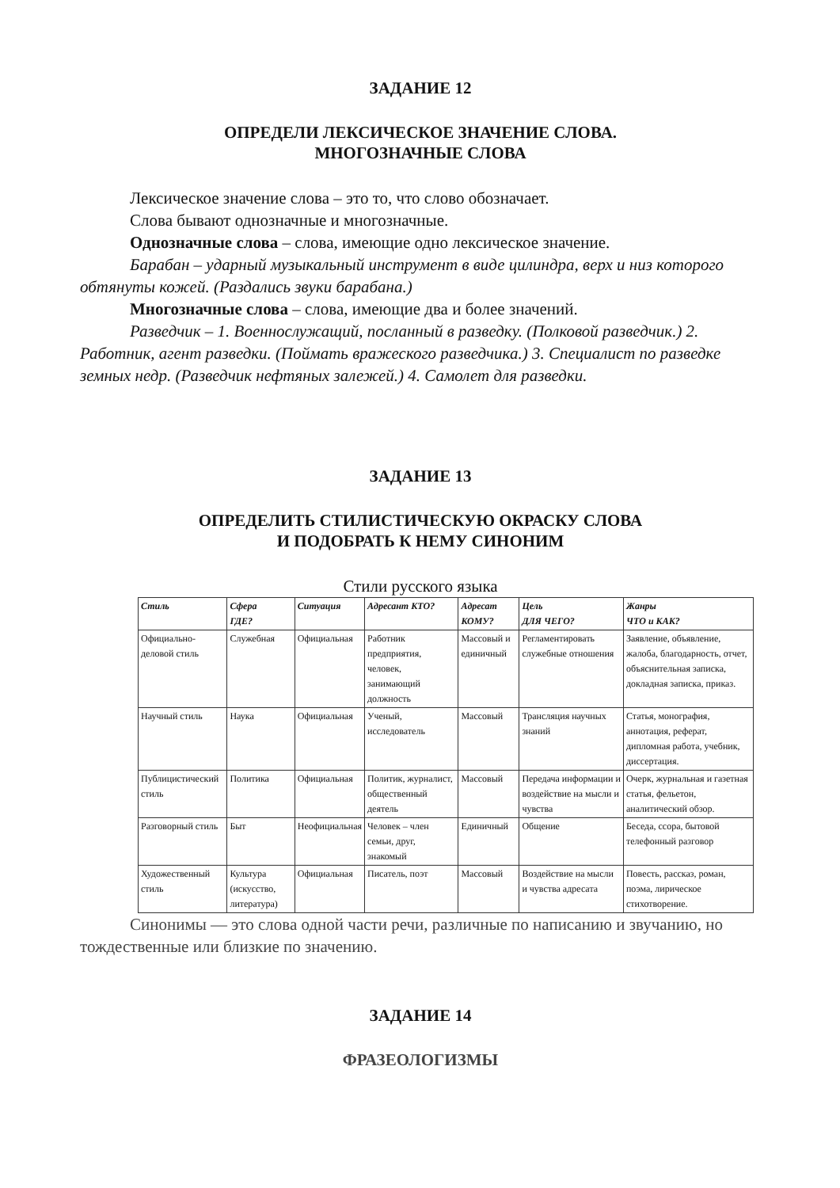ЗАДАНИЕ 12
ОПРЕДЕЛИ ЛЕКСИЧЕСКОЕ ЗНАЧЕНИЕ СЛОВА.
МНОГОЗНАЧНЫЕ СЛОВА
Лексическое значение слова – это то, что слово обозначает.
Слова бывают однозначные и многозначные.
Однозначные слова – слова, имеющие одно лексическое значение.
Барабан – ударный музыкальный инструмент в виде цилиндра, верх и низ которого обтянуты кожей. (Раздались звуки барабана.)
Многозначные слова – слова, имеющие два и более значений.
Разведчик – 1. Военнослужащий, посланный в разведку. (Полковой разведчик.) 2. Работник, агент разведки. (Поймать вражеского разведчика.) 3. Специалист по разведке земных недр. (Разведчик нефтяных залежей.) 4. Самолет для разведки.
ЗАДАНИЕ 13
ОПРЕДЕЛИТЬ СТИЛИСТИЧЕСКУЮ ОКРАСКУ СЛОВА
И ПОДОБРАТЬ К НЕМУ СИНОНИМ
Стили русского языка
| Стиль | Сфера ГДЕ? | Ситуация | Адресант КТО? | Адресат КОМУ? | Цель ДЛЯ ЧЕГО? | Жанры ЧТО и КАК? |
| --- | --- | --- | --- | --- | --- | --- |
| Официально-деловой стиль | Служебная | Официальная | Работник предприятия, человек, занимающий должность | Массовый и единичный | Регламентировать служебные отношения | Заявление, объявление, жалоба, благодарность, отчет, объяснительная записка, докладная записка, приказ. |
| Научный стиль | Наука | Официальная | Ученый, исследователь | Массовый | Трансляция научных знаний | Статья, монография, аннотация, реферат, дипломная работа, учебник, диссертация. |
| Публицистический стиль | Политика | Официальная | Политик, журналист, общественный деятель | Массовый | Передача информации и воздействие на мысли и чувства | Очерк, журнальная и газетная статья, фельетон, аналитический обзор. |
| Разговорный стиль | Быт | Неофициальная | Человек – член семьи, друг, знакомый | Единичный | Общение | Беседа, ссора, бытовой телефонный разговор |
| Художественный стиль | Культура (искусство, литература) | Официальная | Писатель, поэт | Массовый | Воздействие на мысли и чувства адресата | Повесть, рассказ, роман, поэма, лирическое стихотворение. |
Синонимы — это слова одной части речи, различные по написанию и звучанию, но тождественные или близкие по значению.
ЗАДАНИЕ 14
ФРАЗЕОЛОГИЗМЫ